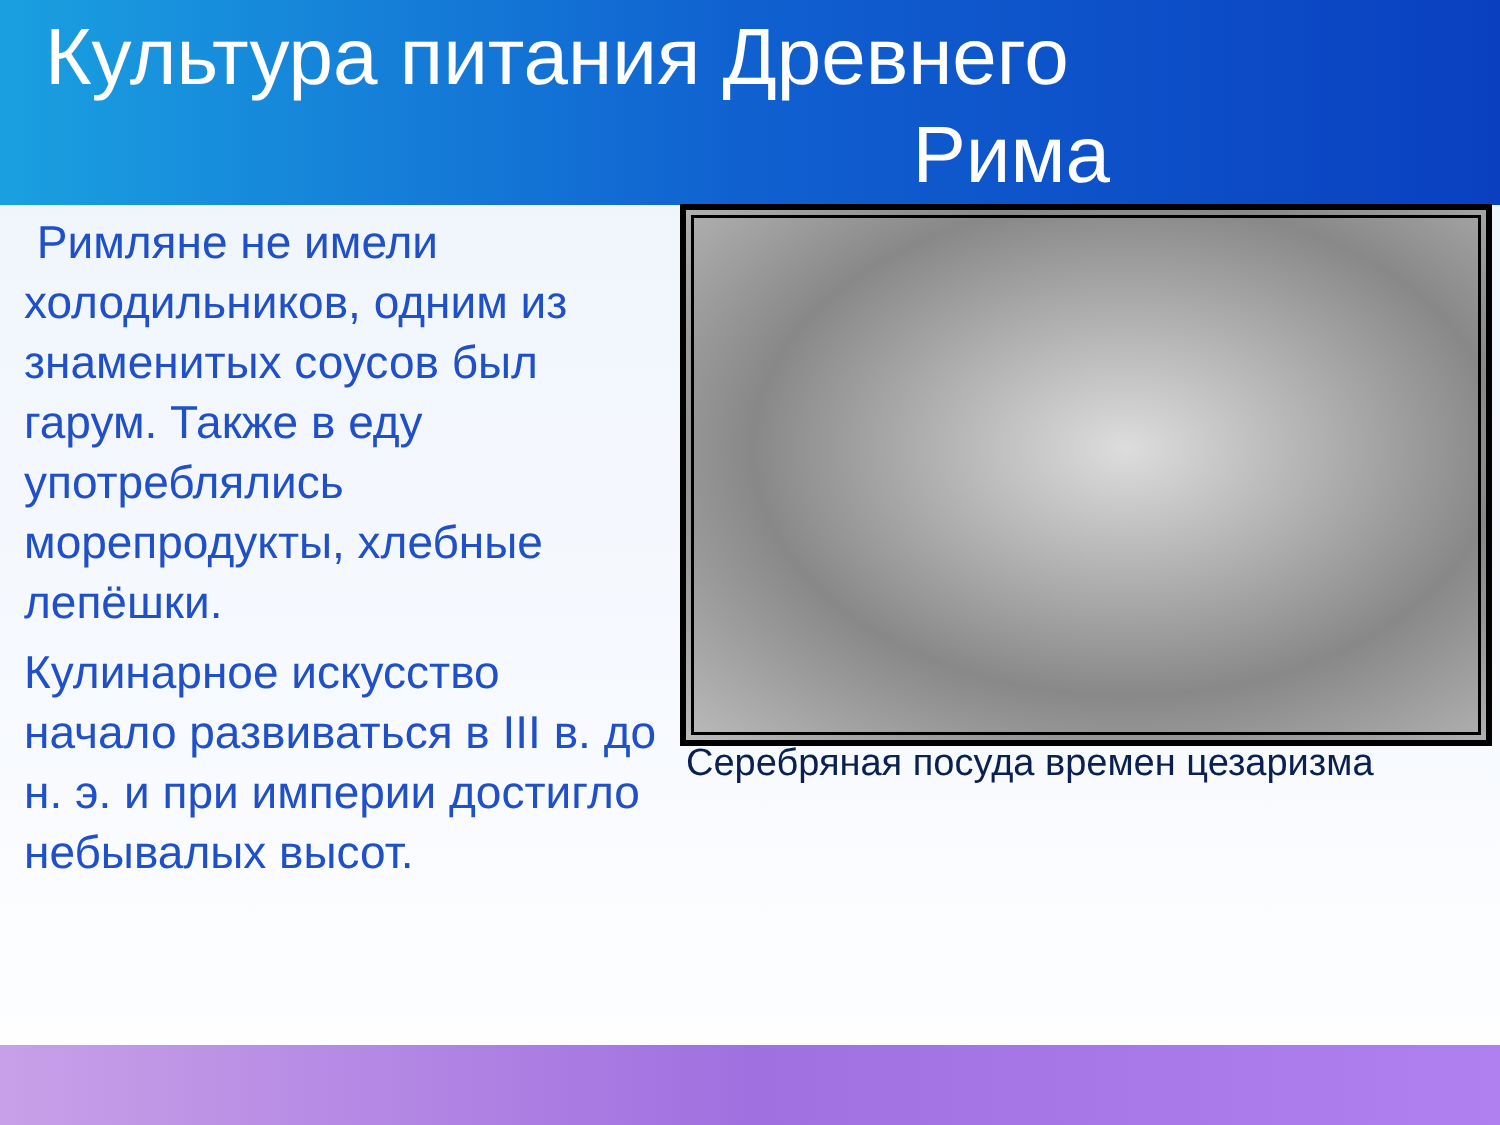Культура питания Древнего
Рима
Римляне не имели холодильников, одним из знаменитых соусов был гарум. Также в еду употреблялись морепродукты, хлебные лепёшки.
Кулинарное искусство начало развиваться в III в. до н. э. и при империи достигло небывалых высот.
Серебряная посуда времен цезаризма